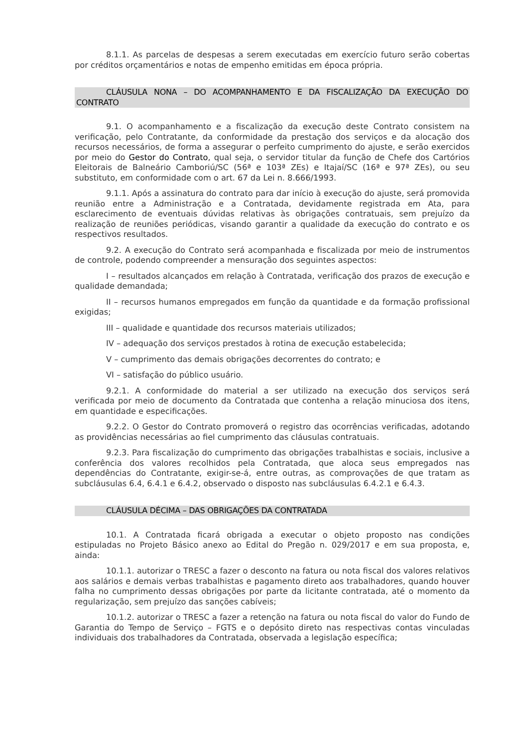8.1.1. As parcelas de despesas a serem executadas em exercício futuro serão cobertas por créditos orçamentários e notas de empenho emitidas em época própria.
CLÁUSULA NONA – DO ACOMPANHAMENTO E DA FISCALIZAÇÃO DA EXECUÇÃO DO CONTRATO
9.1. O acompanhamento e a fiscalização da execução deste Contrato consistem na verificação, pelo Contratante, da conformidade da prestação dos serviços e da alocação dos recursos necessários, de forma a assegurar o perfeito cumprimento do ajuste, e serão exercidos por meio do Gestor do Contrato, qual seja, o servidor titular da função de Chefe dos Cartórios Eleitorais de Balneário Camboriú/SC (56ª e 103ª ZEs) e Itajaí/SC (16ª e 97ª ZEs), ou seu substituto, em conformidade com o art. 67 da Lei n. 8.666/1993.
9.1.1. Após a assinatura do contrato para dar início à execução do ajuste, será promovida reunião entre a Administração e a Contratada, devidamente registrada em Ata, para esclarecimento de eventuais dúvidas relativas às obrigações contratuais, sem prejuízo da realização de reuniões periódicas, visando garantir a qualidade da execução do contrato e os respectivos resultados.
9.2. A execução do Contrato será acompanhada e fiscalizada por meio de instrumentos de controle, podendo compreender a mensuração dos seguintes aspectos:
I – resultados alcançados em relação à Contratada, verificação dos prazos de execução e qualidade demandada;
II – recursos humanos empregados em função da quantidade e da formação profissional exigidas;
III – qualidade e quantidade dos recursos materiais utilizados;
IV – adequação dos serviços prestados à rotina de execução estabelecida;
V – cumprimento das demais obrigações decorrentes do contrato; e
VI – satisfação do público usuário.
9.2.1. A conformidade do material a ser utilizado na execução dos serviços será verificada por meio de documento da Contratada que contenha a relação minuciosa dos itens, em quantidade e especificações.
9.2.2. O Gestor do Contrato promoverá o registro das ocorrências verificadas, adotando as providências necessárias ao fiel cumprimento das cláusulas contratuais.
9.2.3. Para fiscalização do cumprimento das obrigações trabalhistas e sociais, inclusive a conferência dos valores recolhidos pela Contratada, que aloca seus empregados nas dependências do Contratante, exigir-se-á, entre outras, as comprovações de que tratam as subcláusulas 6.4, 6.4.1 e 6.4.2, observado o disposto nas subcláusulas 6.4.2.1 e 6.4.3.
CLÁUSULA DÉCIMA – DAS OBRIGAÇÕES DA CONTRATADA
10.1. A Contratada ficará obrigada a executar o objeto proposto nas condições estipuladas no Projeto Básico anexo ao Edital do Pregão n. 029/2017 e em sua proposta, e, ainda:
10.1.1. autorizar o TRESC a fazer o desconto na fatura ou nota fiscal dos valores relativos aos salários e demais verbas trabalhistas e pagamento direto aos trabalhadores, quando houver falha no cumprimento dessas obrigações por parte da licitante contratada, até o momento da regularização, sem prejuízo das sanções cabíveis;
10.1.2. autorizar o TRESC a fazer a retenção na fatura ou nota fiscal do valor do Fundo de Garantia do Tempo de Serviço – FGTS e o depósito direto nas respectivas contas vinculadas individuais dos trabalhadores da Contratada, observada a legislação específica;